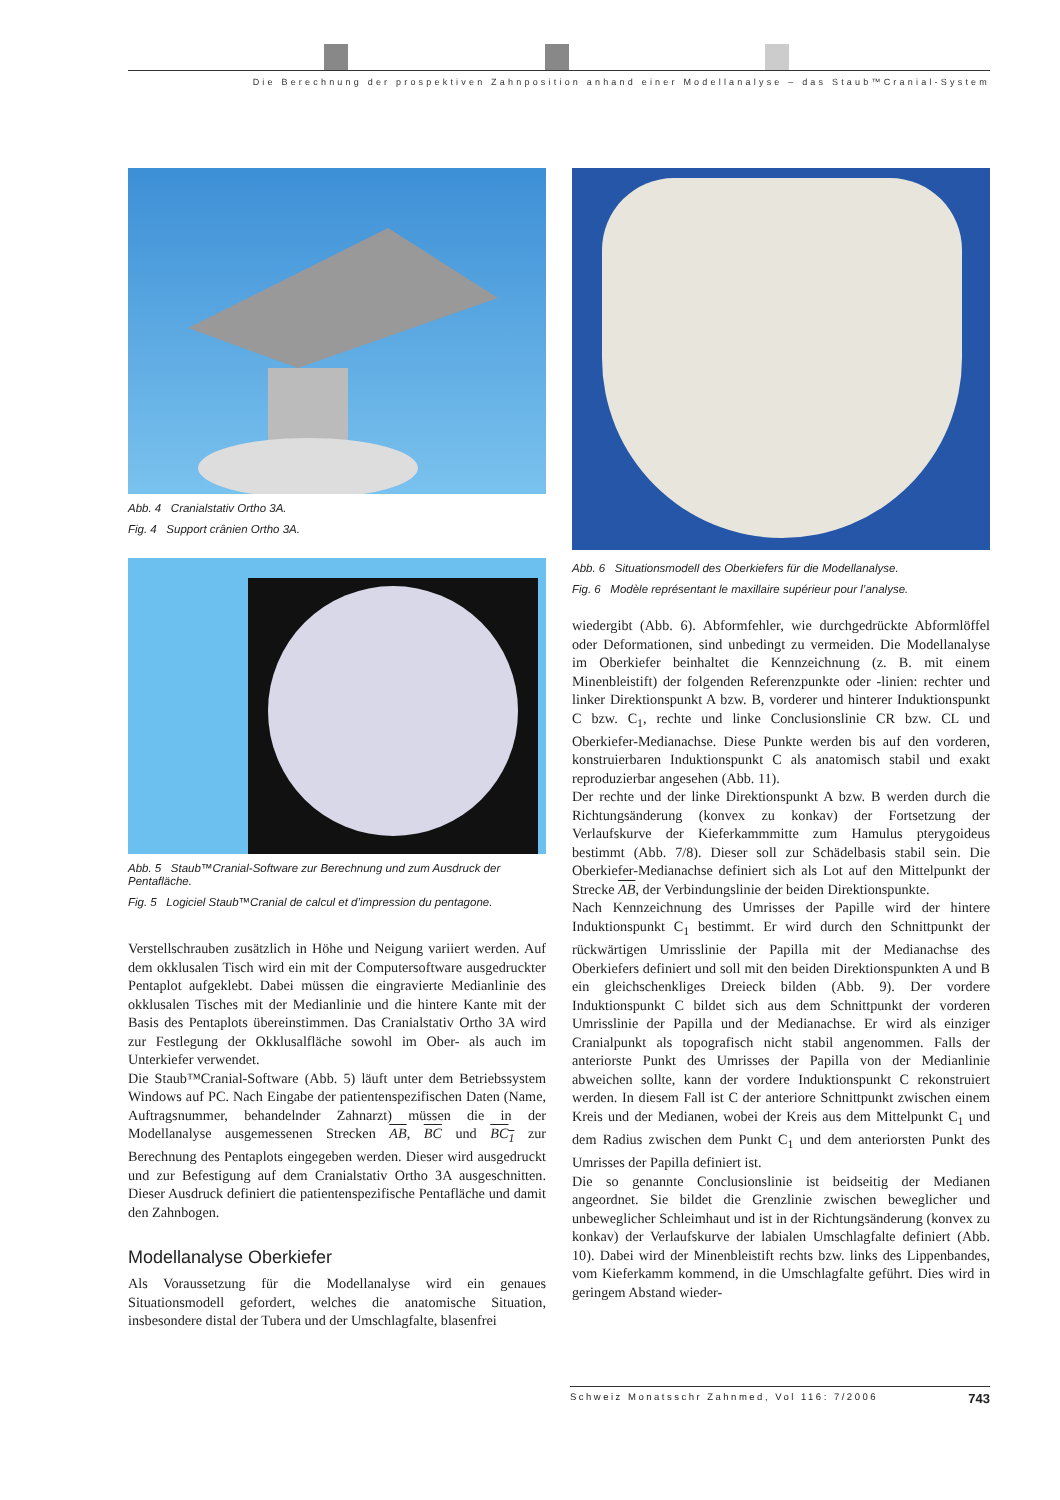Die Berechnung der prospektiven Zahnposition anhand einer Modellanalyse – das Staub™Cranial-System
Abb. 4 Cranialstativ Ortho 3A.
Fig. 4 Support crânien Ortho 3A.
Abb. 5 Staub™Cranial-Software zur Berechnung und zum Ausdruck der Pentafläche.
Fig. 5 Logiciel Staub™Cranial de calcul et d’impression du pentagone.
Verstellschrauben zusätzlich in Höhe und Neigung variiert werden. Auf dem okklusalen Tisch wird ein mit der Computersoftware ausgedruckter Pentaplot aufgeklebt. Dabei müssen die eingravierte Medianlinie des okklusalen Tisches mit der Medianlinie und die hintere Kante mit der Basis des Pentaplots übereinstimmen. Das Cranialstativ Ortho 3A wird zur Festlegung der Okklusalfläche sowohl im Ober- als auch im Unterkiefer verwendet.
Die Staub™Cranial-Software (Abb. 5) läuft unter dem Betriebssystem Windows auf PC. Nach Eingabe der patientenspezifischen Daten (Name, Auftragsnummer, behandelnder Zahnarzt) müssen die in der Modellanalyse ausgemessenen Strecken AB, BC und BC<sub>1</sub> zur Berechnung des Pentaplots eingegeben werden. Dieser wird ausgedruckt und zur Befestigung auf dem Cranialstativ Ortho 3A ausgeschnitten. Dieser Ausdruck definiert die patientenspezifische Pentafläche und damit den Zahnbogen.
Modellanalyse Oberkiefer
Als Voraussetzung für die Modellanalyse wird ein genaues Situationsmodell gefordert, welches die anatomische Situation, insbesondere distal der Tubera und der Umschlagfalte, blasenfrei
Abb. 6 Situationsmodell des Oberkiefers für die Modellanalyse.
Fig. 6 Modèle représentant le maxillaire supérieur pour l’analyse.
wiedergibt (Abb. 6). Abformfehler, wie durchgedrückte Abformlöffel oder Deformationen, sind unbedingt zu vermeiden. Die Modellanalyse im Oberkiefer beinhaltet die Kennzeichnung (z. B. mit einem Minenbleistift) der folgenden Referenzpunkte oder -linien: rechter und linker Direktionspunkt A bzw. B, vorderer und hinterer Induktionspunkt C bzw. C<sub>1</sub>, rechte und linke Conclusionslinie CR bzw. CL und Oberkiefer-Medianachse. Diese Punkte werden bis auf den vorderen, konstruierbaren Induktionspunkt C als anatomisch stabil und exakt reproduzierbar angesehen (Abb. 11).
Der rechte und der linke Direktionspunkt A bzw. B werden durch die Richtungsänderung (konvex zu konkav) der Fortsetzung der Verlaufskurve der Kieferkammmitte zum Hamulus pterygoideus bestimmt (Abb. 7/8). Dieser soll zur Schädelbasis stabil sein. Die Oberkiefer-Medianachse definiert sich als Lot auf den Mittelpunkt der Strecke AB, der Verbindungslinie der beiden Direktionspunkte.
Nach Kennzeichnung des Umrisses der Papille wird der hintere Induktionspunkt C<sub>1</sub> bestimmt. Er wird durch den Schnittpunkt der rückwärtigen Umrisslinie der Papilla mit der Medianachse des Oberkiefers definiert und soll mit den beiden Direktionspunkten A und B ein gleichschenkliges Dreieck bilden (Abb. 9). Der vordere Induktionspunkt C bildet sich aus dem Schnittpunkt der vorderen Umrisslinie der Papilla und der Medianachse. Er wird als einziger Cranialpunkt als topografisch nicht stabil angenommen. Falls der anteriorste Punkt des Umrisses der Papilla von der Medianlinie abweichen sollte, kann der vordere Induktionspunkt C rekonstruiert werden. In diesem Fall ist C der anteriore Schnittpunkt zwischen einem Kreis und der Medianen, wobei der Kreis aus dem Mittelpunkt C<sub>1</sub> und dem Radius zwischen dem Punkt C<sub>1</sub> und dem anteriorsten Punkt des Umrisses der Papilla definiert ist.
Die so genannte Conclusionslinie ist beidseitig der Medianen angeordnet. Sie bildet die Grenzlinie zwischen beweglicher und unbeweglicher Schleimhaut und ist in der Richtungsänderung (konvex zu konkav) der Verlaufskurve der labialen Umschlagfalte definiert (Abb. 10). Dabei wird der Minenbleistift rechts bzw. links des Lippenbandes, vom Kieferkamm kommend, in die Umschlagfalte geführt. Dies wird in geringem Abstand wieder-
Schweiz Monatsschr Zahnmed, Vol 116: 7/2006 743